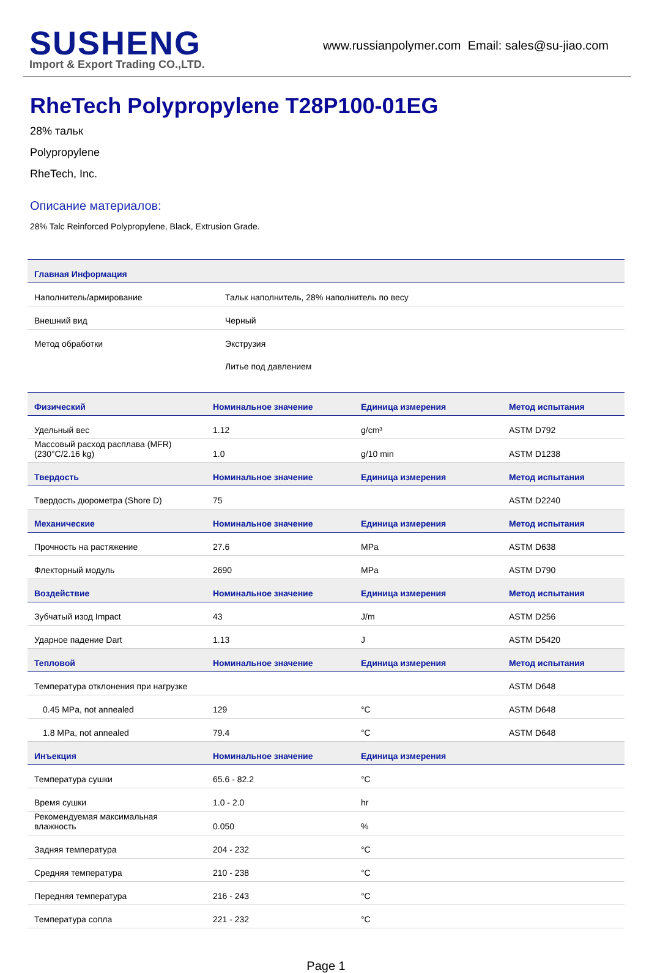SUSHENG
Import & Export Trading CO.,LTD.
www.russianpolymer.com Email: sales@su-jiao.com
RheTech Polypropylene T28P100-01EG
28% тальк
Polypropylene
RheTech, Inc.
Описание материалов:
28% Talc Reinforced Polypropylene, Black, Extrusion Grade.
| Главная Информация | |
| --- | --- |
| Наполнитель/армирование | Тальк наполнитель, 28% наполнитель по весу |
| Внешний вид | Черный |
| Метод обработки | Экструзия |
| | Литье под давлением |
| Физический | Номинальное значение | Единица измерения | Метод испытания |
| --- | --- | --- | --- |
| Удельный вес | 1.12 | g/cm³ | ASTM D792 |
| Массовый расход расплава (MFR) (230°C/2.16 kg) | 1.0 | g/10 min | ASTM D1238 |
| Твердость | Номинальное значение | Единица измерения | Метод испытания |
| Твердость дюрометра (Shore D) | 75 | | ASTM D2240 |
| Механические | Номинальное значение | Единица измерения | Метод испытания |
| Прочность на растяжение | 27.6 | MPa | ASTM D638 |
| Флекторный модуль | 2690 | MPa | ASTM D790 |
| Воздействие | Номинальное значение | Единица измерения | Метод испытания |
| Зубчатый изод Impact | 43 | J/m | ASTM D256 |
| Ударное падение Dart | 1.13 | J | ASTM D5420 |
| Тепловой | Номинальное значение | Единица измерения | Метод испытания |
| Температура отклонения при нагрузке | | | ASTM D648 |
| 0.45 MPa, not annealed | 129 | °C | ASTM D648 |
| 1.8 MPa, not annealed | 79.4 | °C | ASTM D648 |
| Инъекция | Номинальное значение | Единица измерения | |
| Температура сушки | 65.6 - 82.2 | °C | |
| Время сушки | 1.0 - 2.0 | hr | |
| Рекомендуемая максимальная влажность | 0.050 | % | |
| Задняя температура | 204 - 232 | °C | |
| Средняя температура | 210 - 238 | °C | |
| Передняя температура | 216 - 243 | °C | |
| Температура сопла | 221 - 232 | °C | |
Page 1